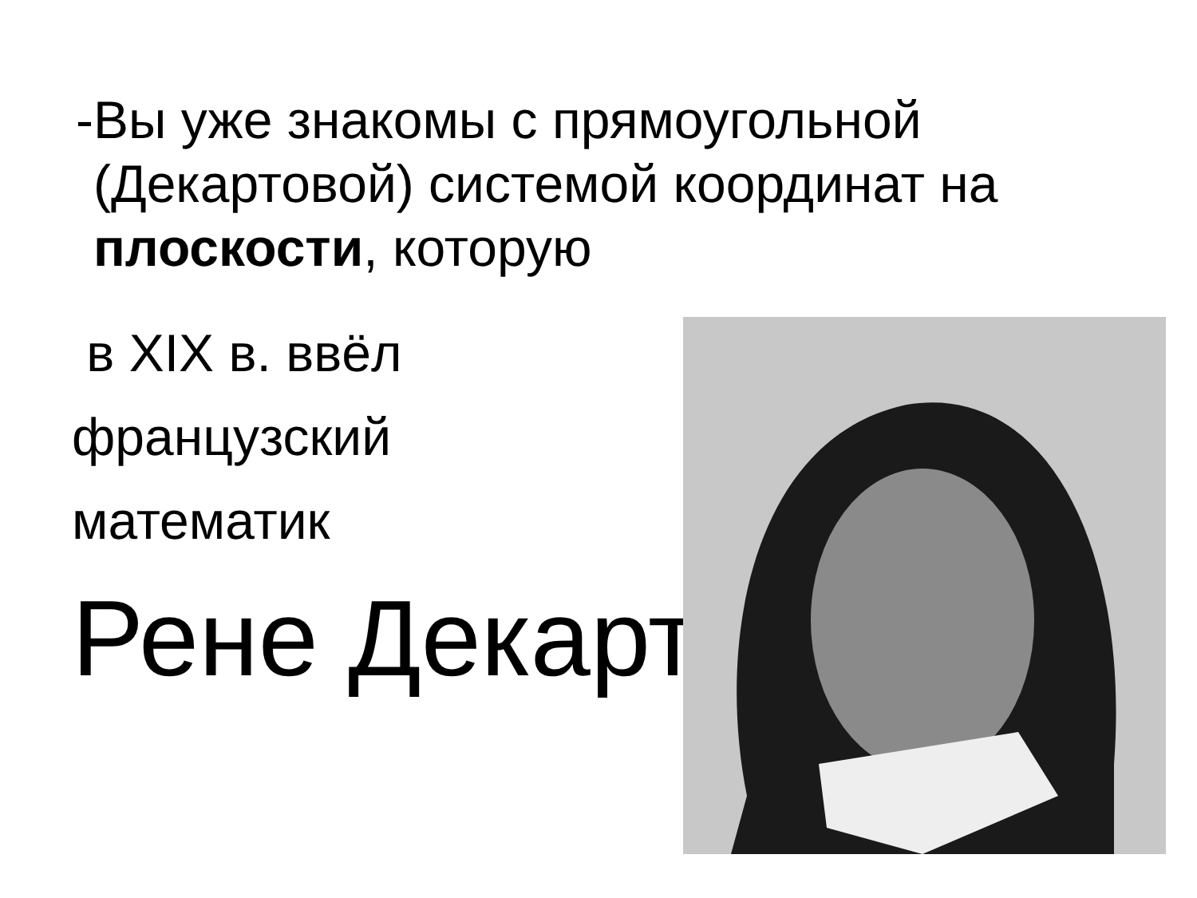- Вы уже знакомы с прямоугольной (Декартовой) системой координат на плоскости, которую
в XIX в. ввёл
французский
математик
Рене Декарт